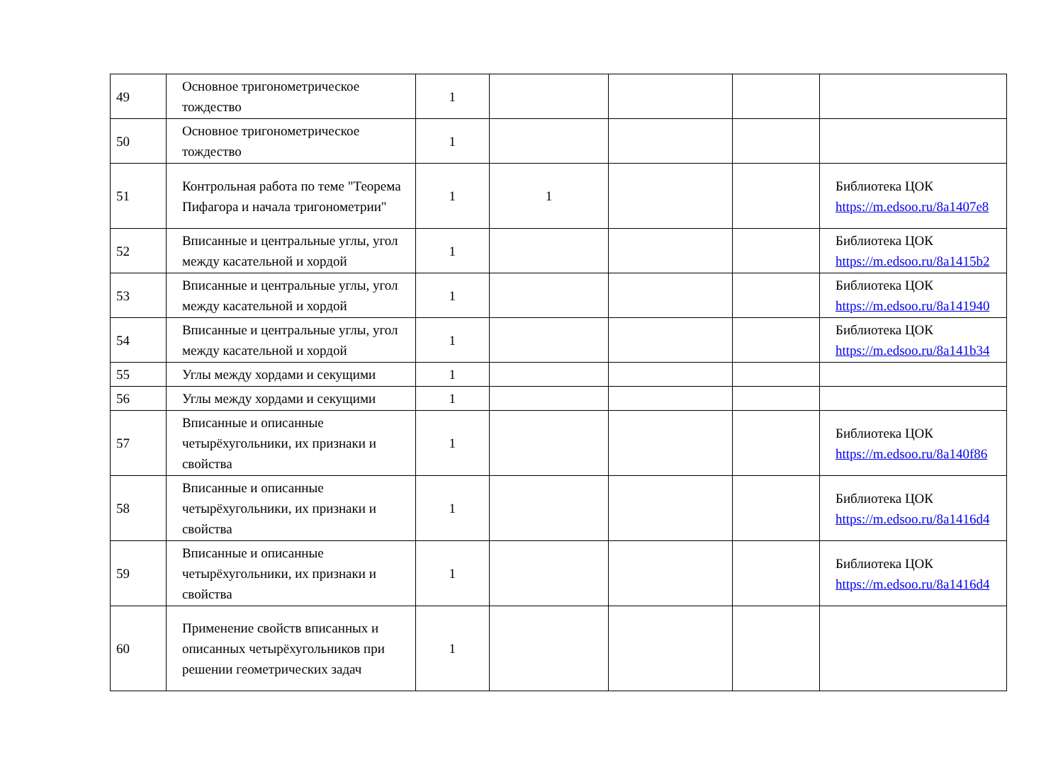| 49 | Основное тригонометрическое тождество | 1 | | | | |
| 50 | Основное тригонометрическое тождество | 1 | | | | |
| 51 | Контрольная работа по теме "Теорема Пифагора и начала тригонометрии" | 1 | 1 | | | Библиотека ЦОК https://m.edsoo.ru/8a1407e8 |
| 52 | Вписанные и центральные углы, угол между касательной и хордой | 1 | | | | Библиотека ЦОК https://m.edsoo.ru/8a1415b2 |
| 53 | Вписанные и центральные углы, угол между касательной и хордой | 1 | | | | Библиотека ЦОК https://m.edsoo.ru/8a141940 |
| 54 | Вписанные и центральные углы, угол между касательной и хордой | 1 | | | | Библиотека ЦОК https://m.edsoo.ru/8a141b34 |
| 55 | Углы между хордами и секущими | 1 | | | | |
| 56 | Углы между хордами и секущими | 1 | | | | |
| 57 | Вписанные и описанные четырёхугольники, их признаки и свойства | 1 | | | | Библиотека ЦОК https://m.edsoo.ru/8a140f86 |
| 58 | Вписанные и описанные четырёхугольники, их признаки и свойства | 1 | | | | Библиотека ЦОК https://m.edsoo.ru/8a1416d4 |
| 59 | Вписанные и описанные четырёхугольники, их признаки и свойства | 1 | | | | Библиотека ЦОК https://m.edsoo.ru/8a1416d4 |
| 60 | Применение свойств вписанных и описанных четырёхугольников при решении геометрических задач | 1 | | | | |